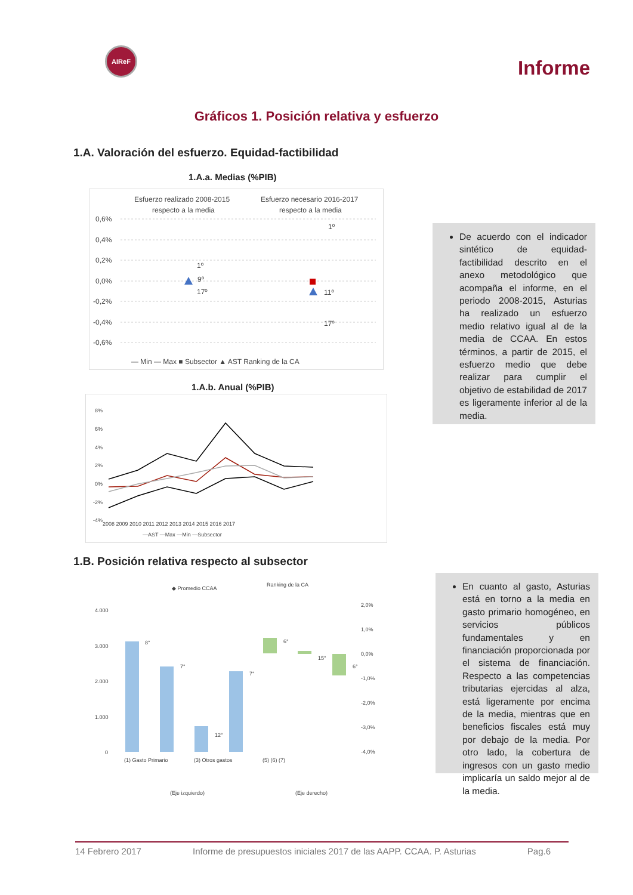AIReF
Informe
Gráficos 1. Posición relativa y esfuerzo
1.A. Valoración del esfuerzo. Equidad-factibilidad
1.A.a. Medias (%PIB)
Esfuerzo realizado 2008-2015
respecto a la media
Esfuerzo necesario 2016-2017
respecto a la media
0,6%
0,4%
0,2%
0,0%
-0,2%
-0,4%
-0,6%
1º
9º
17º
1º
11º
17º
— Min — Max ■ Subsector ▲ AST Ranking de la CA
1.A.b. Anual (%PIB)
8%
6%
4%
2%
0%
-2%
-4%
2008 2009 2010 2011 2012 2013 2014 2015 2016 2017
—AST —Max —Min —Subsector
De acuerdo con el indicador sintético de equidad-factibilidad descrito en el anexo metodológico que acompaña el informe, en el periodo 2008-2015, Asturias ha realizado un esfuerzo medio relativo igual al de la media de CCAA. En estos términos, a partir de 2015, el esfuerzo medio que debe realizar para cumplir el objetivo de estabilidad de 2017 es ligeramente inferior al de la media.
1.B. Posición relativa respecto al subsector
◆ Promedio CCAA
Ranking de la CA
4.000
3.000
2.000
1.000
0
2,0%
1,0%
0,0%
-1,0%
-2,0%
-3,0%
-4,0%
8°
7°
12°
7°
6°
15°
6°
(1) Gasto Primario
(3) Otros gastos
(5) (6) (7)
(Eje izquierdo)
(Eje derecho)
En cuanto al gasto, Asturias está en torno a la media en gasto primario homogéneo, en servicios públicos fundamentales y en financiación proporcionada por el sistema de financiación. Respecto a las competencias tributarias ejercidas al alza, está ligeramente por encima de la media, mientras que en beneficios fiscales está muy por debajo de la media. Por otro lado, la cobertura de ingresos con un gasto medio implicaría un saldo mejor al de la media.
14 Febrero 2017 Informe de presupuestos iniciales 2017 de las AAPP. CCAA. P. Asturias Pag.6